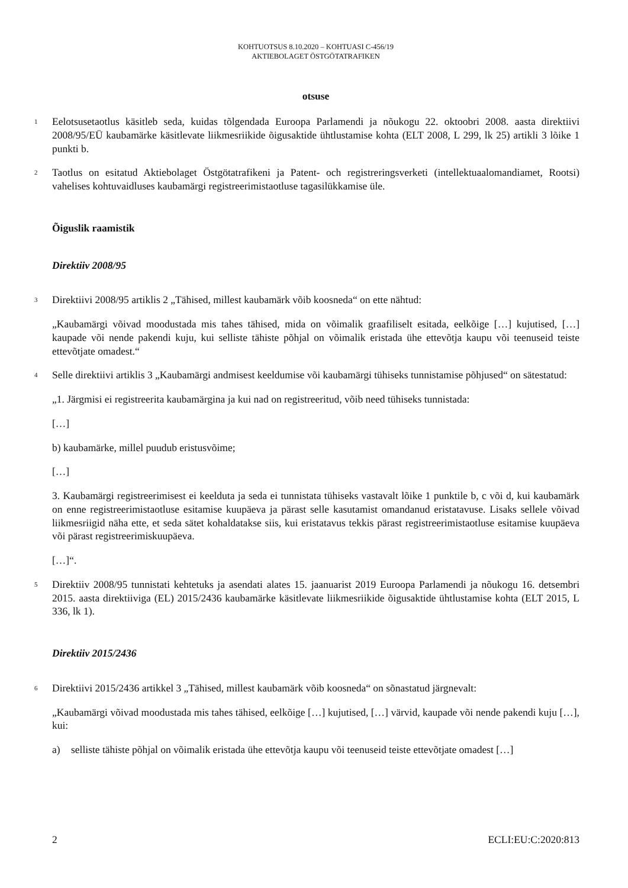KOHTUOTSUS 8.10.2020 – KOHTUASI C-456/19
AKTIEBOLAGET ÖSTGÖTATRAFIKEN
otsuse
1
Eelotsusetaotlus käsitleb seda, kuidas tõlgendada Euroopa Parlamendi ja nõukogu 22. oktoobri 2008. aasta direktiivi 2008/95/EÜ kaubamärke käsitlevate liikmesriikide õigusaktide ühtlustamise kohta (ELT 2008, L 299, lk 25) artikli 3 lõike 1 punkti b.
2
Taotlus on esitatud Aktiebolaget Östgötatrafikeni ja Patent- och registreringsverketi (intellektuaalomandiamet, Rootsi) vahelises kohtuvaidluses kaubamärgi registreerimistaotluse tagasilükkamise üle.
Õiguslik raamistik
Direktiiv 2008/95
3
Direktiivi 2008/95 artiklis 2 „Tähised, millest kaubamärk võib koosneda“ on ette nähtud:
„Kaubamärgi võivad moodustada mis tahes tähised, mida on võimalik graafiliselt esitada, eelkõige […] kujutised, […] kaupade või nende pakendi kuju, kui selliste tähiste põhjal on võimalik eristada ühe ettevõtja kaupu või teenuseid teiste ettevõtjate omadest.“
4
Selle direktiivi artiklis 3 „Kaubamärgi andmisest keeldumise või kaubamärgi tühiseks tunnistamise põhjused“ on sätestatud:
„1. Järgmisi ei registreerita kaubamärgina ja kui nad on registreeritud, võib need tühiseks tunnistada:
[…]
b) kaubamärke, millel puudub eristusvõime;
[…]
3. Kaubamärgi registreerimisest ei keelduta ja seda ei tunnistata tühiseks vastavalt lõike 1 punktile b, c või d, kui kaubamärk on enne registreerimistaotluse esitamise kuupäeva ja pärast selle kasutamist omandanud eristatavuse. Lisaks sellele võivad liikmesriigid näha ette, et seda sätet kohaldatakse siis, kui eristatavus tekkis pärast registreerimistaotluse esitamise kuupäeva või pärast registreerimiskuupäeva.
[…]“.
5
Direktiiv 2008/95 tunnistati kehtetuks ja asendati alates 15. jaanuarist 2019 Euroopa Parlamendi ja nõukogu 16. detsembri 2015. aasta direktiiviga (EL) 2015/2436 kaubamärke käsitlevate liikmesriikide õigusaktide ühtlustamise kohta (ELT 2015, L 336, lk 1).
Direktiiv 2015/2436
6
Direktiivi 2015/2436 artikkel 3 „Tähised, millest kaubamärk võib koosneda“ on sõnastatud järgnevalt:
„Kaubamärgi võivad moodustada mis tahes tähised, eelkõige […] kujutised, […] värvid, kaupade või nende pakendi kuju […], kui:
a) selliste tähiste põhjal on võimalik eristada ühe ettevõtja kaupu või teenuseid teiste ettevõtjate omadest […]
2 ECLI:EU:C:2020:813